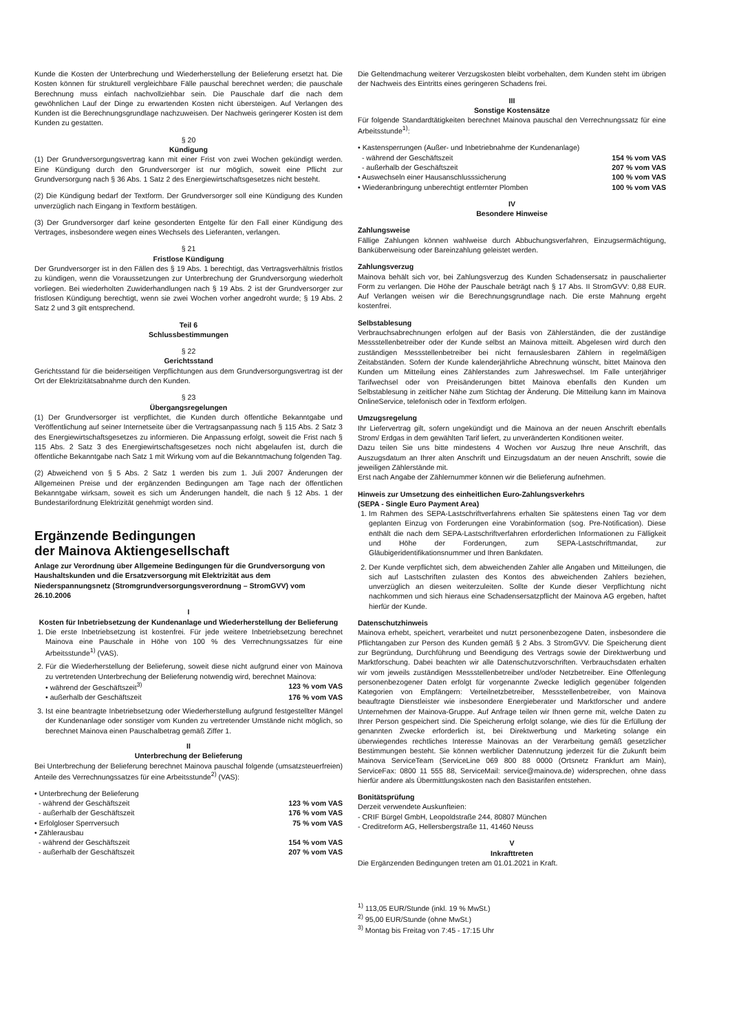Kunde die Kosten der Unterbrechung und Wiederherstellung der Belieferung ersetzt hat. Die Kosten können für strukturell vergleichbare Fälle pauschal berechnet werden; die pauschale Berechnung muss einfach nachvollziehbar sein. Die Pauschale darf die nach dem gewöhnlichen Lauf der Dinge zu erwartenden Kosten nicht übersteigen. Auf Verlangen des Kunden ist die Berechnungsgrundlage nachzuweisen. Der Nachweis geringerer Kosten ist dem Kunden zu gestatten.
§ 20
Kündigung
(1) Der Grundversorgungsvertrag kann mit einer Frist von zwei Wochen gekündigt werden. Eine Kündigung durch den Grundversorger ist nur möglich, soweit eine Pflicht zur Grundversorgung nach § 36 Abs. 1 Satz 2 des Energiewirtschaftsgesetzes nicht besteht.
(2) Die Kündigung bedarf der Textform. Der Grundversorger soll eine Kündigung des Kunden unverzüglich nach Eingang in Textform bestätigen.
(3) Der Grundversorger darf keine gesonderten Entgelte für den Fall einer Kündigung des Vertrages, insbesondere wegen eines Wechsels des Lieferanten, verlangen.
§ 21
Fristlose Kündigung
Der Grundversorger ist in den Fällen des § 19 Abs. 1 berechtigt, das Vertragsverhältnis fristlos zu kündigen, wenn die Voraussetzungen zur Unterbrechung der Grundversorgung wiederholt vorliegen. Bei wiederholten Zuwiderhandlungen nach § 19 Abs. 2 ist der Grundversorger zur fristlosen Kündigung berechtigt, wenn sie zwei Wochen vorher angedroht wurde; § 19 Abs. 2 Satz 2 und 3 gilt entsprechend.
Teil 6
Schlussbestimmungen
§ 22
Gerichtsstand
Gerichtsstand für die beiderseitigen Verpflichtungen aus dem Grundversorgungsvertrag ist der Ort der Elektrizitätsabnahme durch den Kunden.
§ 23
Übergangsregelungen
(1) Der Grundversorger ist verpflichtet, die Kunden durch öffentliche Bekanntgabe und Veröffentlichung auf seiner Internetseite über die Vertragsanpassung nach § 115 Abs. 2 Satz 3 des Energiewirtschaftsgesetzes zu informieren. Die Anpassung erfolgt, soweit die Frist nach § 115 Abs. 2 Satz 3 des Energiewirtschaftsgesetzes noch nicht abgelaufen ist, durch die öffentliche Bekanntgabe nach Satz 1 mit Wirkung vom auf die Bekanntmachung folgenden Tag.
(2) Abweichend von § 5 Abs. 2 Satz 1 werden bis zum 1. Juli 2007 Änderungen der Allgemeinen Preise und der ergänzenden Bedingungen am Tage nach der öffentlichen Bekanntgabe wirksam, soweit es sich um Änderungen handelt, die nach § 12 Abs. 1 der Bundestarifordnung Elektrizität genehmigt worden sind.
Ergänzende Bedingungen
der Mainova Aktiengesellschaft
Anlage zur Verordnung über Allgemeine Bedingungen für die Grundversorgung von Haushaltskunden und die Ersatzversorgung mit Elektrizität aus dem Niederspannungsnetz (Stromgrundversorgungsverordnung – StromGVV) vom 26.10.2006
I
Kosten für Inbetriebsetzung der Kundenanlage und Wiederherstellung der Belieferung
1. Die erste Inbetriebsetzung ist kostenfrei. Für jede weitere Inbetriebsetzung berechnet Mainova eine Pauschale in Höhe von 100 % des Verrechnungssatzes für eine Arbeitsstunde<sup>1)</sup> (VAS).
2. Für die Wiederherstellung der Belieferung, soweit diese nicht aufgrund einer von Mainova zu vertretenden Unterbrechung der Belieferung notwendig wird, berechnet Mainova:
• während der Geschäftszeit<sup>3)</sup> 123 % vom VAS
• außerhalb der Geschäftszeit 176 % vom VAS
3. Ist eine beantragte Inbetriebsetzung oder Wiederherstellung aufgrund festgestellter Mängel der Kundenanlage oder sonstiger vom Kunden zu vertretender Umstände nicht möglich, so berechnet Mainova einen Pauschalbetrag gemäß Ziffer 1.
II
Unterbrechung der Belieferung
Bei Unterbrechung der Belieferung berechnet Mainova pauschal folgende (umsatzsteuerfreien) Anteile des Verrechnungssatzes für eine Arbeitsstunde<sup>2)</sup> (VAS):
• Unterbrechung der Belieferung
- während der Geschäftszeit 123 % vom VAS
- außerhalb der Geschäftszeit 176 % vom VAS
• Erfolgloser Sperrversuch 75 % vom VAS
• Zählerausbau
- während der Geschäftszeit 154 % vom VAS
- außerhalb der Geschäftszeit 207 % vom VAS
Die Geltendmachung weiterer Verzugskosten bleibt vorbehalten, dem Kunden steht im übrigen der Nachweis des Eintritts eines geringeren Schadens frei.
III
Sonstige Kostensätze
Für folgende Standardtätigkeiten berechnet Mainova pauschal den Verrechnungssatz für eine Arbeitsstunde<sup>1)</sup>:
• Kastensperrungen (Außer- und Inbetriebnahme der Kundenanlage)
- während der Geschäftszeit 154 % vom VAS
- außerhalb der Geschäftszeit 207 % vom VAS
• Auswechseln einer Hausanschlusssicherung 100 % vom VAS
• Wiederanbringung unberechtigt entfernter Plomben 100 % vom VAS
IV
Besondere Hinweise
Zahlungsweise
Fällige Zahlungen können wahlweise durch Abbuchungsverfahren, Einzugsermächtigung, Banküberweisung oder Bareinzahlung geleistet werden.
Zahlungsverzug
Mainova behält sich vor, bei Zahlungsverzug des Kunden Schadensersatz in pauschalierter Form zu verlangen. Die Höhe der Pauschale beträgt nach § 17 Abs. II StromGVV: 0,88 EUR. Auf Verlangen weisen wir die Berechnungsgrundlage nach. Die erste Mahnung ergeht kostenfrei.
Selbstablesung
Verbrauchsabrechnungen erfolgen auf der Basis von Zählerständen, die der zuständige Messstellenbetreiber oder der Kunde selbst an Mainova mitteilt. Abgelesen wird durch den zuständigen Messstellenbetreiber bei nicht fernauslesbaren Zählern in regelmäßigen Zeitabständen. Sofern der Kunde kalenderjährliche Abrechnung wünscht, bittet Mainova den Kunden um Mitteilung eines Zählerstandes zum Jahreswechsel. Im Falle unterjähriger Tarifwechsel oder von Preisänderungen bittet Mainova ebenfalls den Kunden um Selbstablesung in zeitlicher Nähe zum Stichtag der Änderung. Die Mitteilung kann im Mainova OnlineService, telefonisch oder in Textform erfolgen.
Umzugsregelung
Ihr Liefervertrag gilt, sofern ungekündigt und die Mainova an der neuen Anschrift ebenfalls Strom/ Erdgas in dem gewählten Tarif liefert, zu unveränderten Konditionen weiter.
Dazu teilen Sie uns bitte mindestens 4 Wochen vor Auszug Ihre neue Anschrift, das Auszugsdatum an Ihrer alten Anschrift und Einzugsdatum an der neuen Anschrift, sowie die jeweiligen Zählerstände mit.
Erst nach Angabe der Zählernummer können wir die Belieferung aufnehmen.
Hinweis zur Umsetzung des einheitlichen Euro-Zahlungsverkehrs
(SEPA - Single Euro Payment Area)
1. Im Rahmen des SEPA-Lastschriftverfahrens erhalten Sie spätestens einen Tag vor dem geplanten Einzug von Forderungen eine Vorabinformation (sog. Pre-Notification). Diese enthält die nach dem SEPA-Lastschriftverfahren erforderlichen Informationen zu Fälligkeit und Höhe der Forderungen, zum SEPA-Lastschriftmandat, zur Gläubigeridentifikationsnummer und Ihren Bankdaten.
2. Der Kunde verpflichtet sich, dem abweichenden Zahler alle Angaben und Mitteilungen, die sich auf Lastschriften zulasten des Kontos des abweichenden Zahlers beziehen, unverzüglich an diesen weiterzuleiten. Sollte der Kunde dieser Verpflichtung nicht nachkommen und sich hieraus eine Schadensersatzpflicht der Mainova AG ergeben, haftet hierfür der Kunde.
Datenschutzhinweis
Mainova erhebt, speichert, verarbeitet und nutzt personenbezogene Daten, insbesondere die Pflichtangaben zur Person des Kunden gemäß § 2 Abs. 3 StromGVV. Die Speicherung dient zur Begründung, Durchführung und Beendigung des Vertrags sowie der Direktwerbung und Marktforschung. Dabei beachten wir alle Datenschutzvorschriften. Verbrauchsdaten erhalten wir vom jeweils zuständigen Messstellenbetreiber und/oder Netzbetreiber. Eine Offenlegung personenbezogener Daten erfolgt für vorgenannte Zwecke lediglich gegenüber folgenden Kategorien von Empfängern: Verteilnetzbetreiber, Messstellenbetreiber, von Mainova beauftragte Dienstleister wie insbesondere Energieberater und Marktforscher und andere Unternehmen der Mainova-Gruppe. Auf Anfrage teilen wir Ihnen gerne mit, welche Daten zu Ihrer Person gespeichert sind. Die Speicherung erfolgt solange, wie dies für die Erfüllung der genannten Zwecke erforderlich ist, bei Direktwerbung und Marketing solange ein überwiegendes rechtliches Interesse Mainovas an der Verarbeitung gemäß gesetzlicher Bestimmungen besteht. Sie können werblicher Datennutzung jederzeit für die Zukunft beim Mainova ServiceTeam (ServiceLine 069 800 88 0000 (Ortsnetz Frankfurt am Main), ServiceFax: 0800 11 555 88, ServiceMail: service@mainova.de) widersprechen, ohne dass hierfür andere als Übermittlungskosten nach den Basistarifen entstehen.
Bonitätsprüfung
Derzeit verwendete Auskunfteien:
- CRIF Bürgel GmbH, Leopoldstraße 244, 80807 München
- Creditreform AG, Hellersbergstraße 11, 41460 Neuss
V
Inkrafttreten
Die Ergänzenden Bedingungen treten am 01.01.2021 in Kraft.
<sup>1)</sup> 113,05 EUR/Stunde (inkl. 19 % MwSt.)
<sup>2)</sup> 95,00 EUR/Stunde (ohne MwSt.)
<sup>3)</sup> Montag bis Freitag von 7:45 - 17:15 Uhr